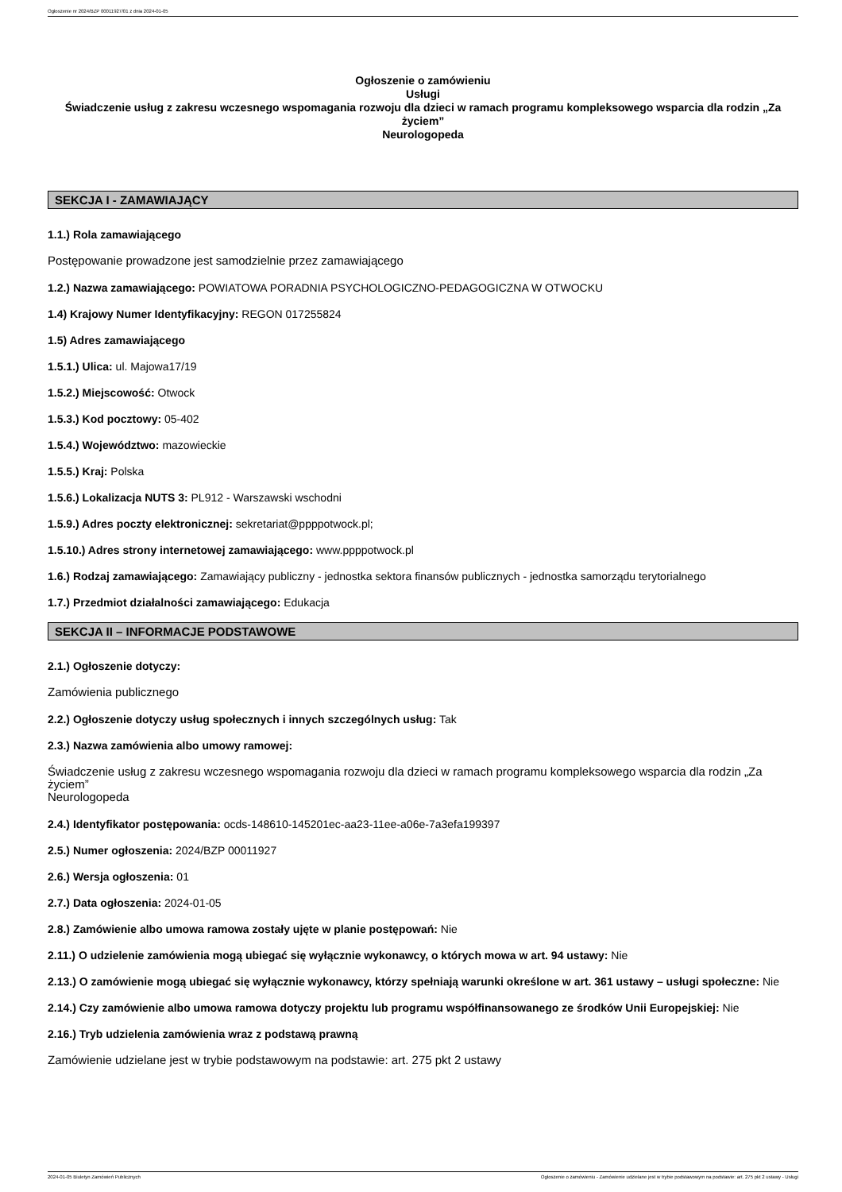Ogłoszenie nr 2024/BZP 00011927/01 z dnia 2024-01-05
Ogłoszenie o zamówieniu
Usługi
Świadczenie usług z zakresu wczesnego wspomagania rozwoju dla dzieci w ramach programu kompleksowego wsparcia dla rodzin „Za życiem”
Neurologopeda
SEKCJA I - ZAMAWIAJĄCY
1.1.) Rola zamawiającego
Postępowanie prowadzone jest samodzielnie przez zamawiającego
1.2.) Nazwa zamawiającego: POWIATOWA PORADNIA PSYCHOLOGICZNO-PEDAGOGICZNA W OTWOCKU
1.4) Krajowy Numer Identyfikacyjny: REGON 017255824
1.5) Adres zamawiającego
1.5.1.) Ulica: ul. Majowa17/19
1.5.2.) Miejscowość: Otwock
1.5.3.) Kod pocztowy: 05-402
1.5.4.) Województwo: mazowieckie
1.5.5.) Kraj: Polska
1.5.6.) Lokalizacja NUTS 3: PL912 - Warszawski wschodni
1.5.9.) Adres poczty elektronicznej: sekretariat@ppppotwock.pl;
1.5.10.) Adres strony internetowej zamawiającego: www.ppppotwock.pl
1.6.) Rodzaj zamawiającego: Zamawiający publiczny - jednostka sektora finansów publicznych - jednostka samorządu terytorialnego
1.7.) Przedmiot działalności zamawiającego: Edukacja
SEKCJA II – INFORMACJE PODSTAWOWE
2.1.) Ogłoszenie dotyczy:
Zamówienia publicznego
2.2.) Ogłoszenie dotyczy usług społecznych i innych szczególnych usług: Tak
2.3.) Nazwa zamówienia albo umowy ramowej:
Świadczenie usług z zakresu wczesnego wspomagania rozwoju dla dzieci w ramach programu kompleksowego wsparcia dla rodzin „Za życiem”
Neurologopeda
2.4.) Identyfikator postępowania: ocds-148610-145201ec-aa23-11ee-a06e-7a3efa199397
2.5.) Numer ogłoszenia: 2024/BZP 00011927
2.6.) Wersja ogłoszenia: 01
2.7.) Data ogłoszenia: 2024-01-05
2.8.) Zamówienie albo umowa ramowa zostały ujęte w planie postępowań: Nie
2.11.) O udzielenie zamówienia mogą ubiegać się wyłącznie wykonawcy, o których mowa w art. 94 ustawy: Nie
2.13.) O zamówienie mogą ubiegać się wyłącznie wykonawcy, którzy spełniają warunki określone w art. 361 ustawy – usługi społeczne: Nie
2.14.) Czy zamówienie albo umowa ramowa dotyczy projektu lub programu współfinansowanego ze środków Unii Europejskiej: Nie
2.16.) Tryb udzielenia zamówienia wraz z podstawą prawną
Zamówienie udzielane jest w trybie podstawowym na podstawie: art. 275 pkt 2 ustawy
2024-01-05 Biuletyn Zamówień Publicznych Ogłoszenie o zamówieniu - Zamówienie udzielane jest w trybie podstawowym na podstawie: art. 275 pkt 2 ustawy - Usługi